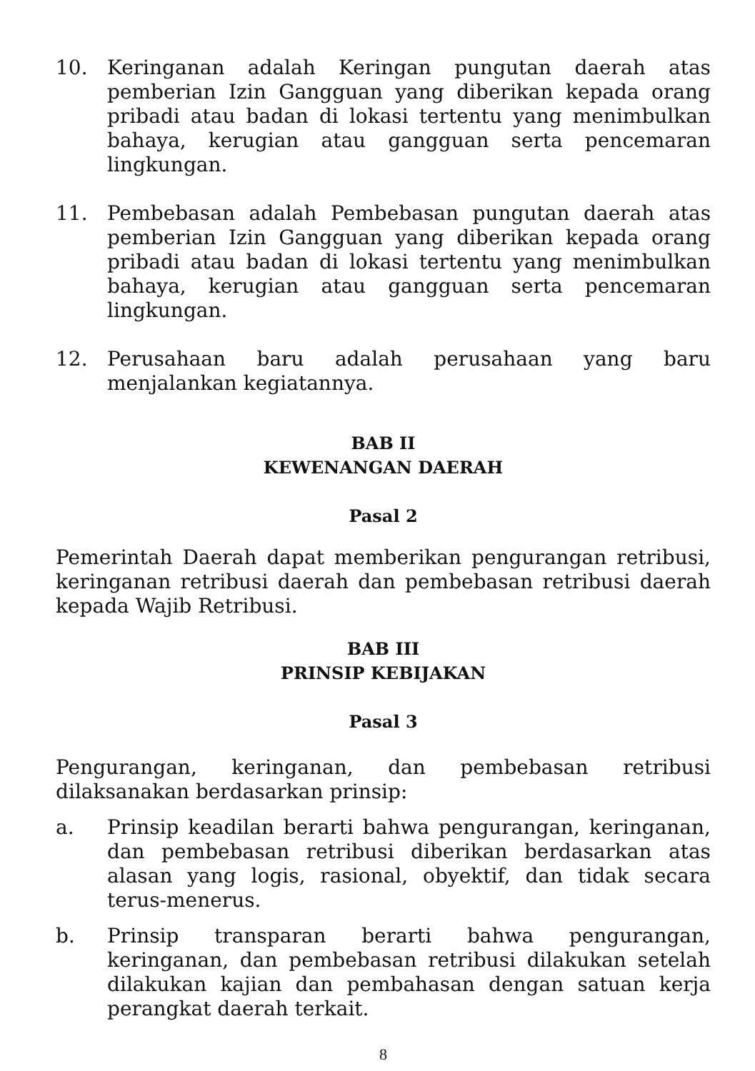10. Keringanan adalah Keringan pungutan daerah atas pemberian Izin Gangguan yang diberikan kepada orang pribadi atau badan di lokasi tertentu yang menimbulkan bahaya, kerugian atau gangguan serta pencemaran lingkungan.
11. Pembebasan adalah Pembebasan pungutan daerah atas pemberian Izin Gangguan yang diberikan kepada orang pribadi atau badan di lokasi tertentu yang menimbulkan bahaya, kerugian atau gangguan serta pencemaran lingkungan.
12. Perusahaan baru adalah perusahaan yang baru menjalankan kegiatannya.
BAB II
KEWENANGAN DAERAH
Pasal 2
Pemerintah Daerah dapat memberikan pengurangan retribusi, keringanan retribusi daerah dan pembebasan retribusi daerah kepada Wajib Retribusi.
BAB III
PRINSIP KEBIJAKAN
Pasal 3
Pengurangan, keringanan, dan pembebasan retribusi dilaksanakan berdasarkan prinsip:
a. Prinsip keadilan berarti bahwa pengurangan, keringanan, dan pembebasan retribusi diberikan berdasarkan atas alasan yang logis, rasional, obyektif, dan tidak secara terus-menerus.
b. Prinsip transparan berarti bahwa pengurangan, keringanan, dan pembebasan retribusi dilakukan setelah dilakukan kajian dan pembahasan dengan satuan kerja perangkat daerah terkait.
8